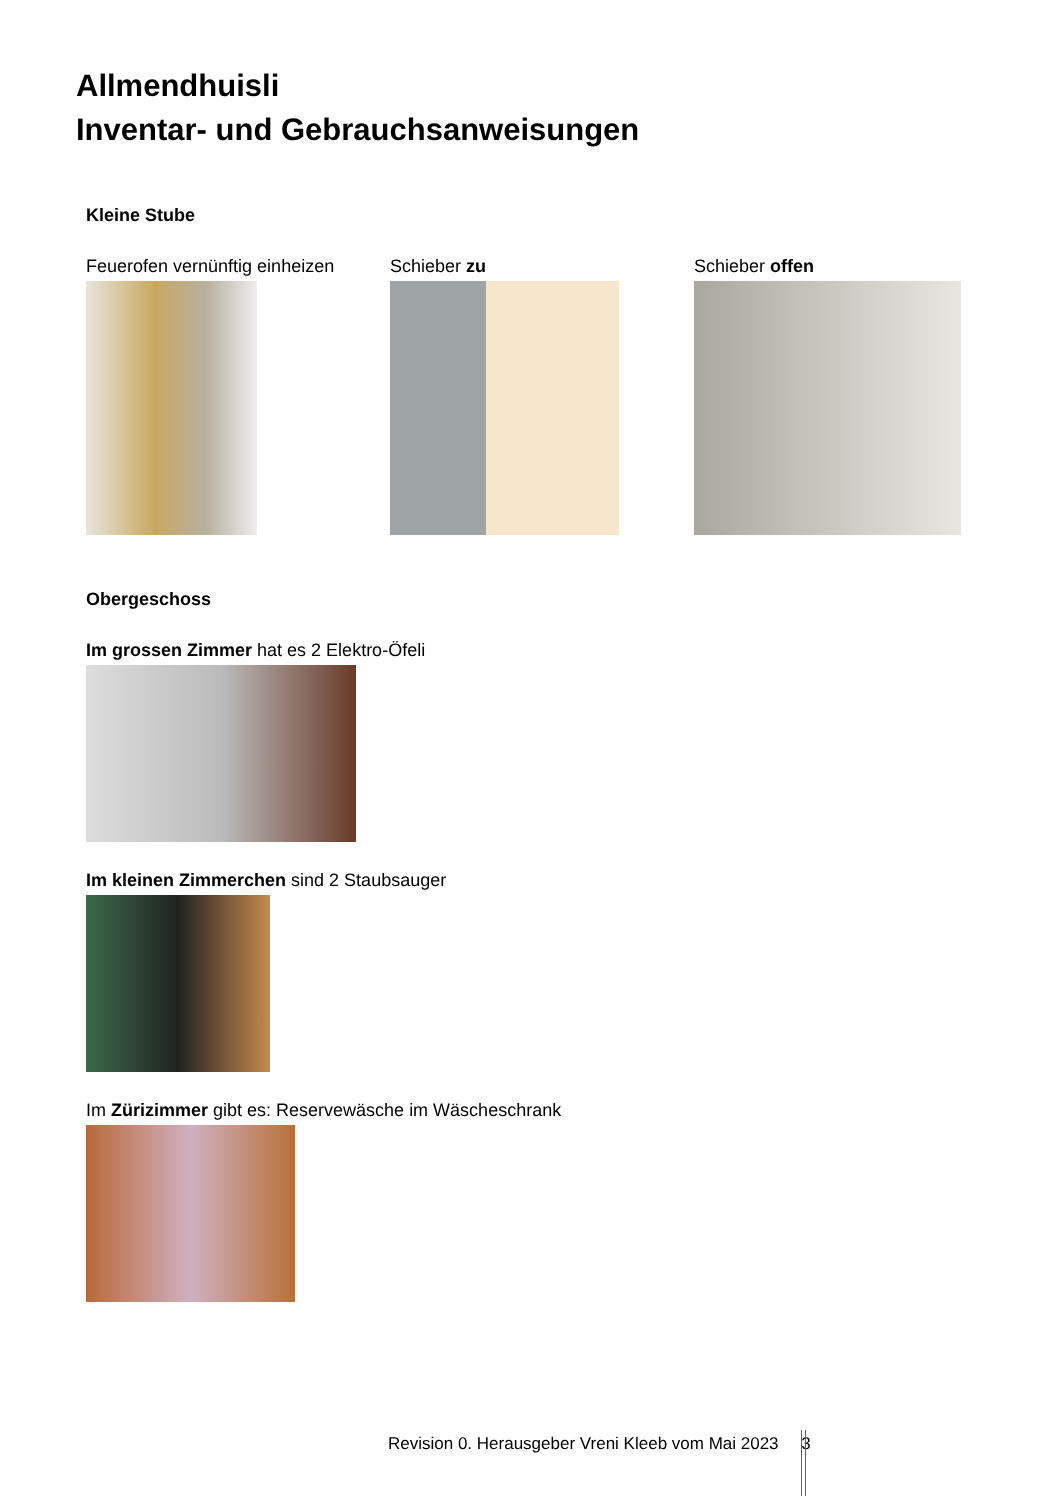Allmendhuisli
Inventar- und Gebrauchsanweisungen
Kleine Stube
Feuerofen vernünftig einheizen Schieber zu Schieber offen
Obergeschoss
Im grossen Zimmer hat es 2 Elektro-Öfeli
Im kleinen Zimmerchen sind 2 Staubsauger
Im Zürizimmer gibt es: Reservewäsche im Wäscheschrank
Revision 0. Herausgeber Vreni Kleeb vom Mai 2023 3